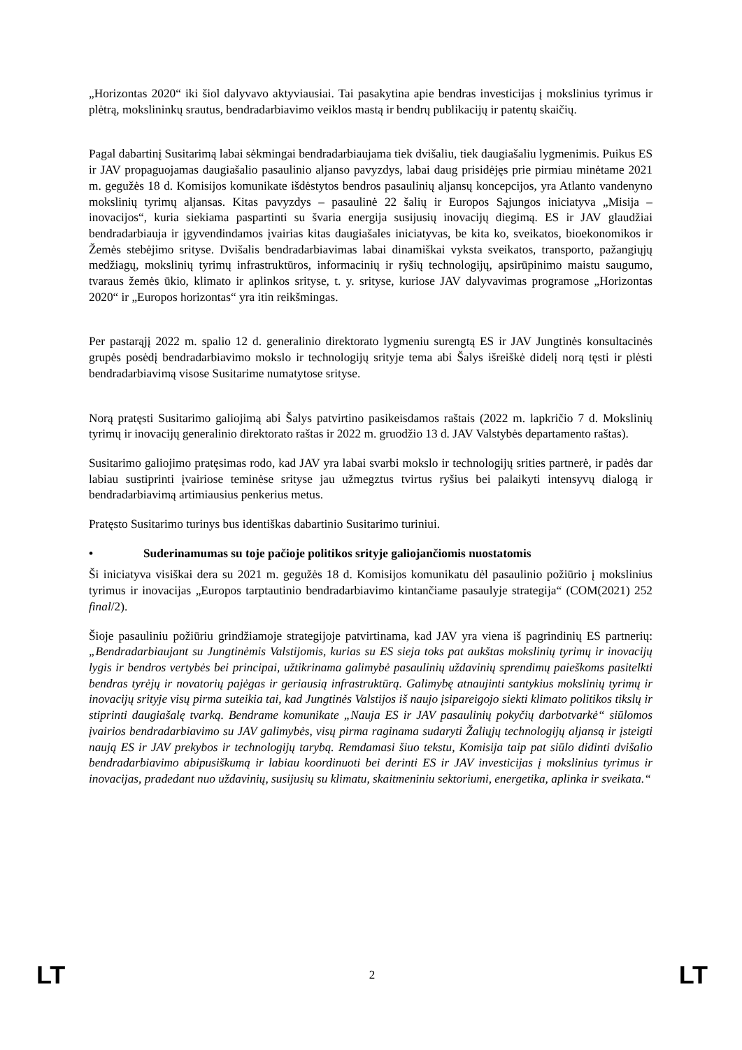„Horizontas 2020“ iki šiol dalyvavo aktyviausiai. Tai pasakytina apie bendras investicijas į mokslinius tyrimus ir plėtrą, mokslininkų srautus, bendradarbiavimo veiklos mastą ir bendrų publikacijų ir patentų skaičių.
Pagal dabartinį Susitarimą labai sėkmingai bendradarbiaujama tiek dvišaliu, tiek daugiašaliu lygmenimis. Puikus ES ir JAV propaguojamas daugiašalio pasaulinio aljanso pavyzdys, labai daug prisidėjęs prie pirmiau minėtame 2021 m. gegužės 18 d. Komisijos komunikate išdėstytos bendros pasaulinių aljansų koncepcijos, yra Atlanto vandenyno mokslinių tyrimų aljansas. Kitas pavyzdys – pasaulinė 22 šalių ir Europos Sąjungos iniciatyva „Misija – inovacijos“, kuria siekiama paspartinti su švaria energija susijusių inovacijų diegimą. ES ir JAV glaudžiai bendradarbiauja ir įgyvendindamos įvairias kitas daugiašales iniciatyvas, be kita ko, sveikatos, bioekonomikos ir Žemės stebėjimo srityse. Dvišalis bendradarbiavimas labai dinamiškai vyksta sveikatos, transporto, pažangiųjų medžiagų, mokslinių tyrimų infrastruktūros, informacinių ir ryšių technologijų, apsirūpinimo maistu saugumo, tvaraus žemės ūkio, klimato ir aplinkos srityse, t. y. srityse, kuriose JAV dalyvavimas programose „Horizontas 2020“ ir „Europos horizontas“ yra itin reikšmingas.
Per pastarąjį 2022 m. spalio 12 d. generalinio direktorato lygmeniu surengtą ES ir JAV Jungtinės konsultacinės grupės posėdį bendradarbiavimo mokslo ir technologijų srityje tema abi Šalys išreiškė didelį norą tęsti ir plėsti bendradarbiavimą visose Susitarime numatytose srityse.
Norą pratęsti Susitarimo galiojimą abi Šalys patvirtino pasikeisdamos raštais (2022 m. lapkričio 7 d. Mokslinių tyrimų ir inovacijų generalinio direktorato raštas ir 2022 m. gruodžio 13 d. JAV Valstybės departamento raštas).
Susitarimo galiojimo pratęsimas rodo, kad JAV yra labai svarbi mokslo ir technologijų srities partnerė, ir padės dar labiau sustiprinti įvairiose teminėse srityse jau užmegztus tvirtus ryšius bei palaikyti intensyvų dialogą ir bendradarbiavimą artimiausius penkerius metus.
Pratęsto Susitarimo turinys bus identiškas dabartinio Susitarimo turiniui.
• Suderinamumas su toje pačioje politikos srityje galiojančiomis nuostatomis
Ši iniciatyva visiškai dera su 2021 m. gegužės 18 d. Komisijos komunikatu dėl pasaulinio požiūrio į mokslinius tyrimus ir inovacijas „Europos tarptautinio bendradarbiavimo kintančiame pasaulyje strategija“ (COM(2021) 252 final/2).
Šioje pasauliniu požiūriu grindžiamoje strategijoje patvirtinama, kad JAV yra viena iš pagrindinių ES partnerių: „Bendradarbiaujant su Jungtinėmis Valstijomis, kurias su ES sieja toks pat aukštas mokslinių tyrimų ir inovacijų lygis ir bendros vertybės bei principai, užtikrinama galimybė pasaulinių uždavinių sprendimų paieškoms pasitelkti bendras tyrėjų ir novatorių pajėgas ir geriausią infrastruktūrą. Galimybę atnaujinti santykius mokslinių tyrimų ir inovacijų srityje visų pirma suteikia tai, kad Jungtinės Valstijos iš naujo įsipareigojo siekti klimato politikos tikslų ir stiprinti daugiašalę tvarką. Bendrame komunikate „Nauja ES ir JAV pasaulinių pokyčių darbotvarkė“ siūlomos įvairios bendradarbiavimo su JAV galimybės, visų pirma raginama sudaryti Žaliųjų technologijų aljansą ir įsteigti naują ES ir JAV prekybos ir technologijų tarybą. Remdamasi šiuo tekstu, Komisija taip pat siūlo didinti dvišalio bendradarbiavimo abipusiškumą ir labiau koordinuoti bei derinti ES ir JAV investicijas į mokslinius tyrimus ir inovacijas, pradedant nuo uždavinių, susijusių su klimatu, skaitmeniniu sektoriumi, energetika, aplinka ir sveikata.“
LT 2 LT